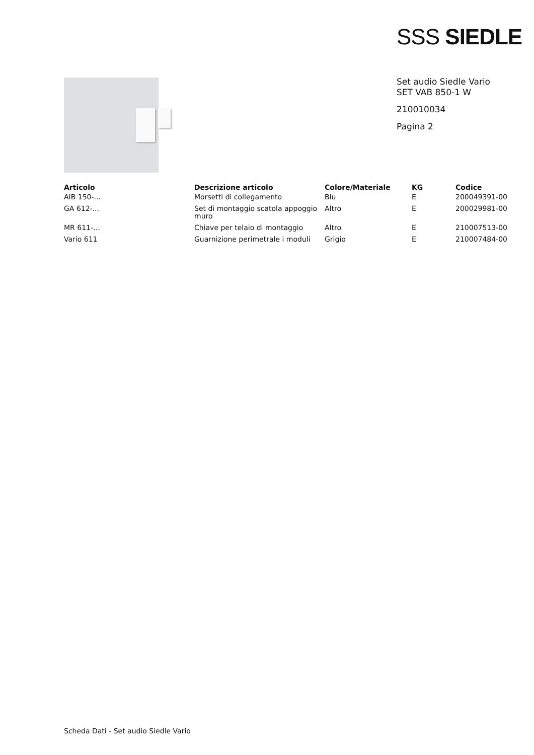SSS SIEDLE
Set audio Siedle Vario
SET VAB 850-1 W
210010034
Pagina 2
| Articolo | Descrizione articolo | Colore/Materiale | KG | Codice |
| --- | --- | --- | --- | --- |
| AIB 150-... | Morsetti di collegamento | Blu | E | 200049391-00 |
| GA 612-... | Set di montaggio scatola appoggio muro | Altro | E | 200029981-00 |
| MR 611-… | Chiave per telaio di montaggio | Altro | E | 210007513-00 |
| Vario 611 | Guarnizione perimetrale i moduli | Grigio | E | 210007484-00 |
Scheda Dati - Set audio Siedle Vario